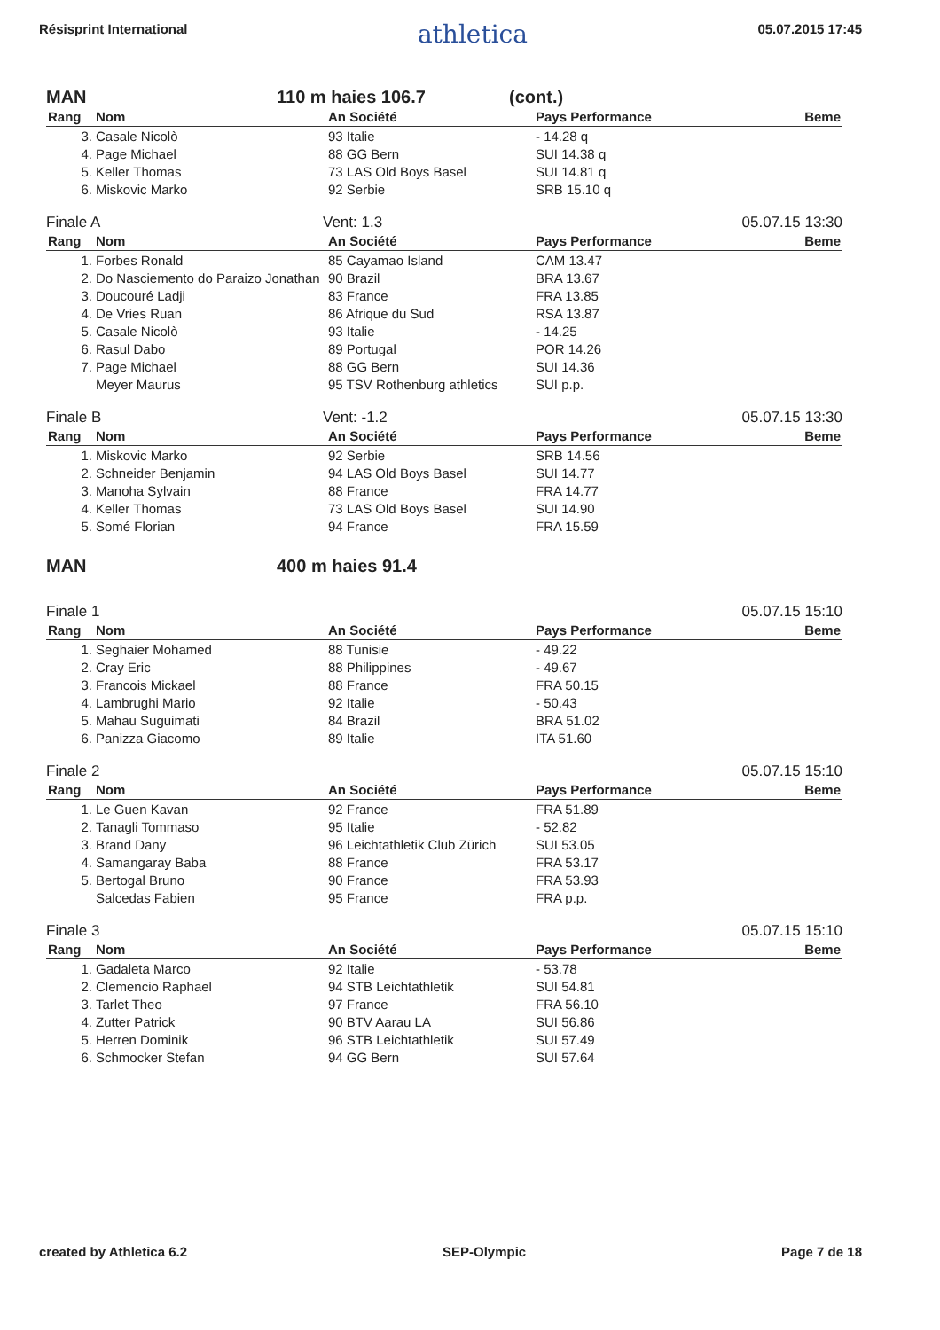Résisprint International athletica 05.07.2015 17:45
MAN 110 m haies 106.7 (cont.)
| Rang | Nom | An Société | Pays Performance | Beme |
| --- | --- | --- | --- | --- |
| 3. | Casale Nicolò | 93 Italie | - 14.28 q | |
| 4. | Page Michael | 88 GG Bern | SUI 14.38 q | |
| 5. | Keller Thomas | 73 LAS Old Boys Basel | SUI 14.81 q | |
| 6. | Miskovic Marko | 92 Serbie | SRB 15.10 q | |
Finale A Vent: 1.3 05.07.15 13:30
| Rang | Nom | An Société | Pays Performance | Beme |
| --- | --- | --- | --- | --- |
| 1. | Forbes Ronald | 85 Cayamao Island | CAM 13.47 | |
| 2. | Do Nasciemento do Paraizo Jonathan | 90 Brazil | BRA 13.67 | |
| 3. | Doucouré Ladji | 83 France | FRA 13.85 | |
| 4. | De Vries Ruan | 86 Afrique du Sud | RSA 13.87 | |
| 5. | Casale Nicolò | 93 Italie | - 14.25 | |
| 6. | Rasul Dabo | 89 Portugal | POR 14.26 | |
| 7. | Page Michael | 88 GG Bern | SUI 14.36 | |
| | Meyer Maurus | 95 TSV Rothenburg athletics | SUI p.p. | |
Finale B Vent: -1.2 05.07.15 13:30
| Rang | Nom | An Société | Pays Performance | Beme |
| --- | --- | --- | --- | --- |
| 1. | Miskovic Marko | 92 Serbie | SRB 14.56 | |
| 2. | Schneider Benjamin | 94 LAS Old Boys Basel | SUI 14.77 | |
| 3. | Manoha Sylvain | 88 France | FRA 14.77 | |
| 4. | Keller Thomas | 73 LAS Old Boys Basel | SUI 14.90 | |
| 5. | Somé Florian | 94 France | FRA 15.59 | |
MAN 400 m haies 91.4
Finale 1 05.07.15 15:10
| Rang | Nom | An Société | Pays Performance | Beme |
| --- | --- | --- | --- | --- |
| 1. | Seghaier Mohamed | 88 Tunisie | - 49.22 | |
| 2. | Cray Eric | 88 Philippines | - 49.67 | |
| 3. | Francois Mickael | 88 France | FRA 50.15 | |
| 4. | Lambrughi Mario | 92 Italie | - 50.43 | |
| 5. | Mahau Suguimati | 84 Brazil | BRA 51.02 | |
| 6. | Panizza Giacomo | 89 Italie | ITA 51.60 | |
Finale 2 05.07.15 15:10
| Rang | Nom | An Société | Pays Performance | Beme |
| --- | --- | --- | --- | --- |
| 1. | Le Guen Kavan | 92 France | FRA 51.89 | |
| 2. | Tanagli Tommaso | 95 Italie | - 52.82 | |
| 3. | Brand Dany | 96 Leichtathletik Club Zürich | SUI 53.05 | |
| 4. | Samangaray Baba | 88 France | FRA 53.17 | |
| 5. | Bertogal Bruno | 90 France | FRA 53.93 | |
| | Salcedas Fabien | 95 France | FRA p.p. | |
Finale 3 05.07.15 15:10
| Rang | Nom | An Société | Pays Performance | Beme |
| --- | --- | --- | --- | --- |
| 1. | Gadaleta Marco | 92 Italie | - 53.78 | |
| 2. | Clemencio Raphael | 94 STB Leichtathletik | SUI 54.81 | |
| 3. | Tarlet Theo | 97 France | FRA 56.10 | |
| 4. | Zutter Patrick | 90 BTV Aarau LA | SUI 56.86 | |
| 5. | Herren Dominik | 96 STB Leichtathletik | SUI 57.49 | |
| 6. | Schmocker Stefan | 94 GG Bern | SUI 57.64 | |
created by Athletica 6.2 SEP-Olympic Page 7 de 18